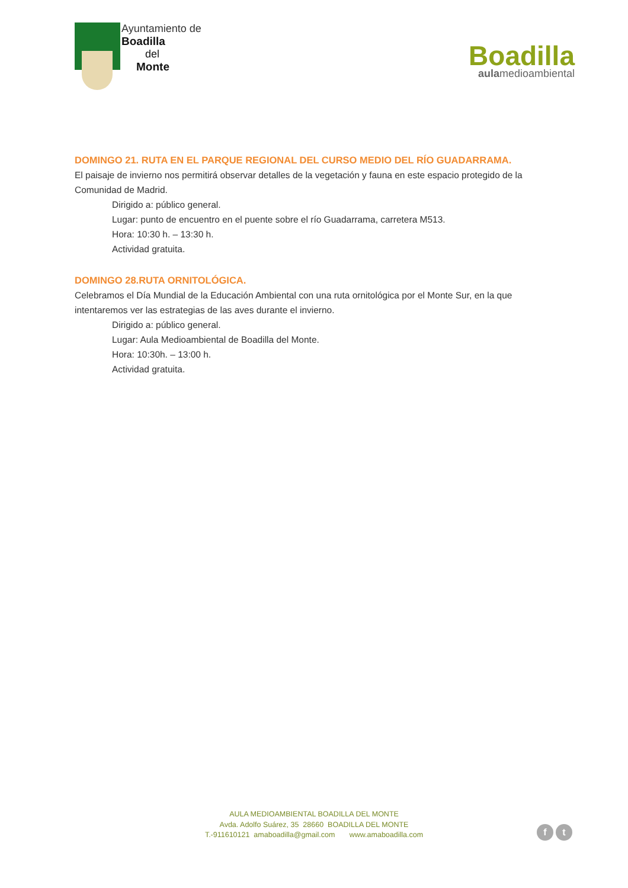Ayuntamiento de
Boadilla
del
Monte
Boadilla
aulamedioambiental
DOMINGO 21. RUTA EN EL PARQUE REGIONAL DEL CURSO MEDIO DEL RÍO GUADARRAMA.
El paisaje de invierno nos permitirá observar detalles de la vegetación y fauna en este espacio protegido de la Comunidad de Madrid.
Dirigido a: público general.
Lugar: punto de encuentro en el puente sobre el río Guadarrama, carretera M513.
Hora: 10:30 h. – 13:30 h.
Actividad gratuita.
DOMINGO 28.RUTA ORNITOLÓGICA.
Celebramos el Día Mundial de la Educación Ambiental con una ruta ornitológica por el Monte Sur, en la que intentaremos ver las estrategias de las aves durante el invierno.
Dirigido a: público general.
Lugar: Aula Medioambiental de Boadilla del Monte.
Hora: 10:30h. – 13:00 h.
Actividad gratuita.
AULA MEDIOAMBIENTAL BOADILLA DEL MONTE
Avda. Adolfo Suárez, 35 28660 BOADILLA DEL MONTE
T.-911610121 amaboadilla@gmail.com www.amaboadilla.com
f t